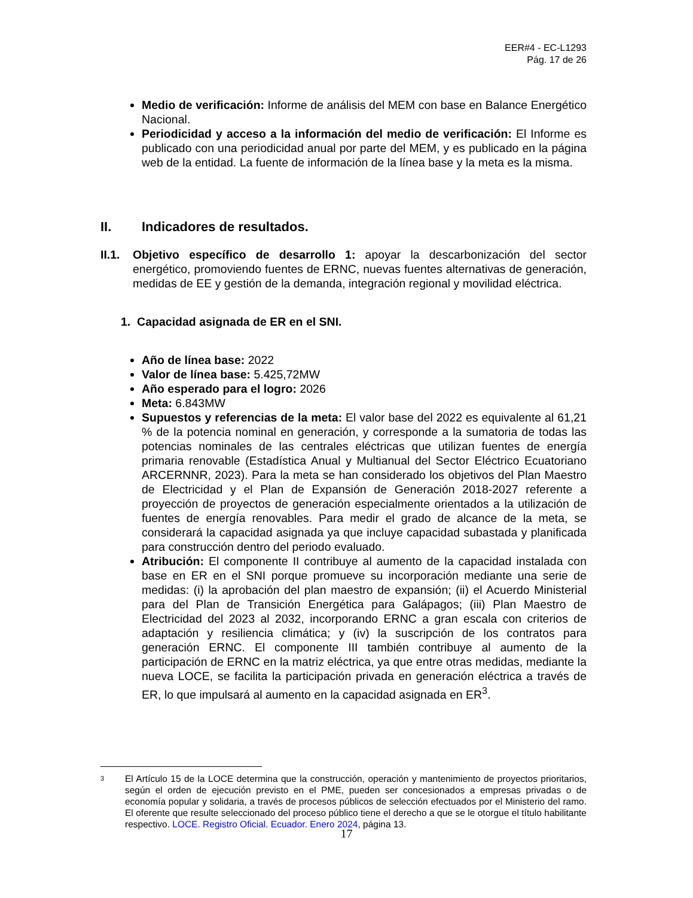EER#4 - EC-L1293
Pág. 17 de 26
Medio de verificación: Informe de análisis del MEM con base en Balance Energético Nacional.
Periodicidad y acceso a la información del medio de verificación: El Informe es publicado con una periodicidad anual por parte del MEM, y es publicado en la página web de la entidad. La fuente de información de la línea base y la meta es la misma.
II. Indicadores de resultados.
II.1.
Objetivo específico de desarrollo 1: apoyar la descarbonización del sector energético, promoviendo fuentes de ERNC, nuevas fuentes alternativas de generación, medidas de EE y gestión de la demanda, integración regional y movilidad eléctrica.
1. Capacidad asignada de ER en el SNI.
Año de línea base: 2022
Valor de línea base: 5.425,72MW
Año esperado para el logro: 2026
Meta: 6.843MW
Supuestos y referencias de la meta: El valor base del 2022 es equivalente al 61,21 % de la potencia nominal en generación, y corresponde a la sumatoria de todas las potencias nominales de las centrales eléctricas que utilizan fuentes de energía primaria renovable (Estadística Anual y Multianual del Sector Eléctrico Ecuatoriano ARCERNNR, 2023). Para la meta se han considerado los objetivos del Plan Maestro de Electricidad y el Plan de Expansión de Generación 2018-2027 referente a proyección de proyectos de generación especialmente orientados a la utilización de fuentes de energía renovables. Para medir el grado de alcance de la meta, se considerará la capacidad asignada ya que incluye capacidad subastada y planificada para construcción dentro del periodo evaluado.
Atribución: El componente II contribuye al aumento de la capacidad instalada con base en ER en el SNI porque promueve su incorporación mediante una serie de medidas: (i) la aprobación del plan maestro de expansión; (ii) el Acuerdo Ministerial para del Plan de Transición Energética para Galápagos; (iii) Plan Maestro de Electricidad del 2023 al 2032, incorporando ERNC a gran escala con criterios de adaptación y resiliencia climática; y (iv) la suscripción de los contratos para generación ERNC. El componente III también contribuye al aumento de la participación de ERNC en la matriz eléctrica, ya que entre otras medidas, mediante la nueva LOCE, se facilita la participación privada en generación eléctrica a través de ER, lo que impulsará al aumento en la capacidad asignada en ER<sup>3</sup>.
3
El Artículo 15 de la LOCE determina que la construcción, operación y mantenimiento de proyectos prioritarios, según el orden de ejecución previsto en el PME, pueden ser concesionados a empresas privadas o de economía popular y solidaria, a través de procesos públicos de selección efectuados por el Ministerio del ramo. El oferente que resulte seleccionado del proceso público tiene el derecho a que se le otorgue el título habilitante respectivo. LOCE. Registro Oficial. Ecuador. Enero 2024, página 13.
17